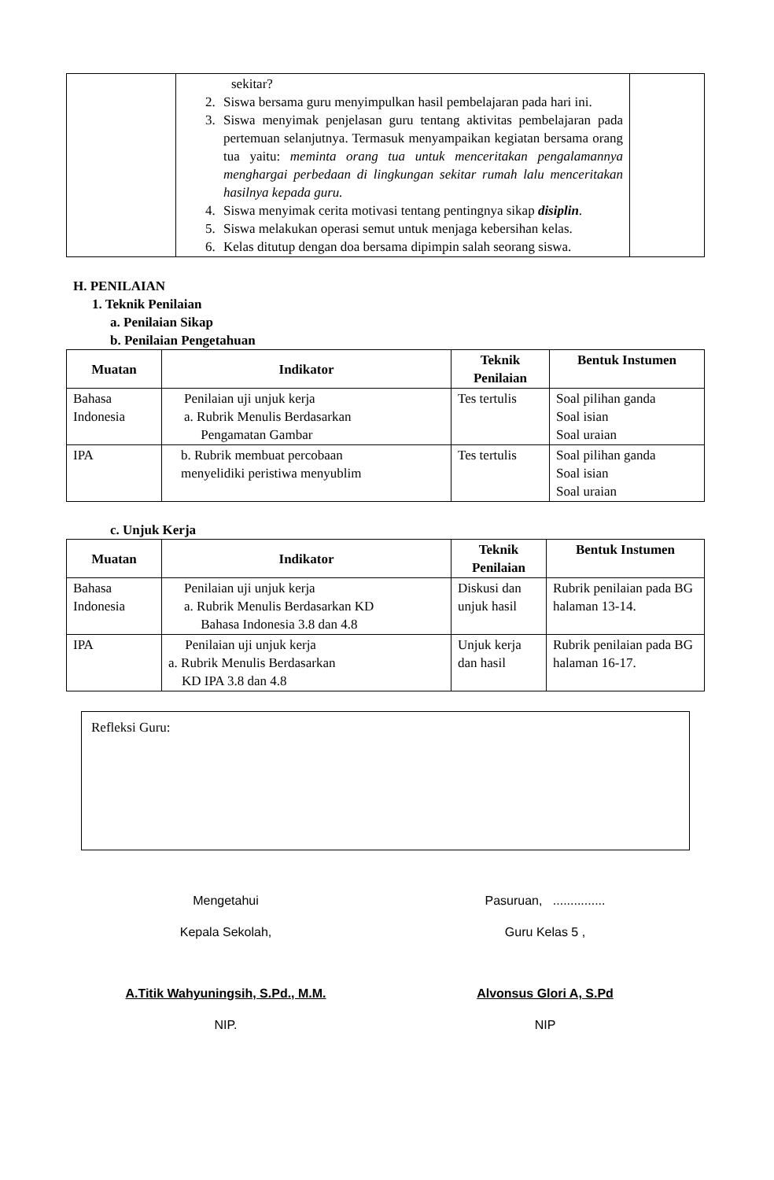| | sekitar? 2. Siswa bersama guru menyimpulkan hasil pembelajaran pada hari ini. 3. Siswa menyimak penjelasan guru tentang aktivitas pembelajaran pada pertemuan selanjutnya. Termasuk menyampaikan kegiatan bersama orang tua yaitu: meminta orang tua untuk menceritakan pengalamannya menghargai perbedaan di lingkungan sekitar rumah lalu menceritakan hasilnya kepada guru. 4. Siswa menyimak cerita motivasi tentang pentingnya sikap disiplin . 5. Siswa melakukan operasi semut untuk menjaga kebersihan kelas. 6. Kelas ditutup dengan doa bersama dipimpin salah seorang siswa. | |
H. PENILAIAN
1. Teknik Penilaian
a. Penilaian Sikap
b. Penilaian Pengetahuan
| Muatan | Indikator | Teknik Penilaian | Bentuk Instumen |
| --- | --- | --- | --- |
| Bahasa Indonesia | Penilaian uji unjuk kerja a. Rubrik Menulis Berdasarkan Pengamatan Gambar | Tes tertulis | Soal pilihan ganda Soal isian Soal uraian |
| IPA | b. Rubrik membuat percobaan menyelidiki peristiwa menyublim | Tes tertulis | Soal pilihan ganda Soal isian Soal uraian |
c. Unjuk Kerja
| Muatan | Indikator | Teknik Penilaian | Bentuk Instumen |
| --- | --- | --- | --- |
| Bahasa Indonesia | Penilaian uji unjuk kerja a. Rubrik Menulis Berdasarkan KD Bahasa Indonesia 3.8 dan 4.8 | Diskusi dan unjuk hasil | Rubrik penilaian pada BG halaman 13-14. |
| IPA | Penilaian uji unjuk kerja a. Rubrik Menulis Berdasarkan KD IPA 3.8 dan 4.8 | Unjuk kerja dan hasil | Rubrik penilaian pada BG halaman 16-17. |
Refleksi Guru:
Mengetahui
Kepala Sekolah,
A.Titik Wahyuningsih, S.Pd., M.M.
NIP.
Pasuruan, ...............
Guru Kelas 5 ,
Alvonsus Glori A, S.Pd
NIP